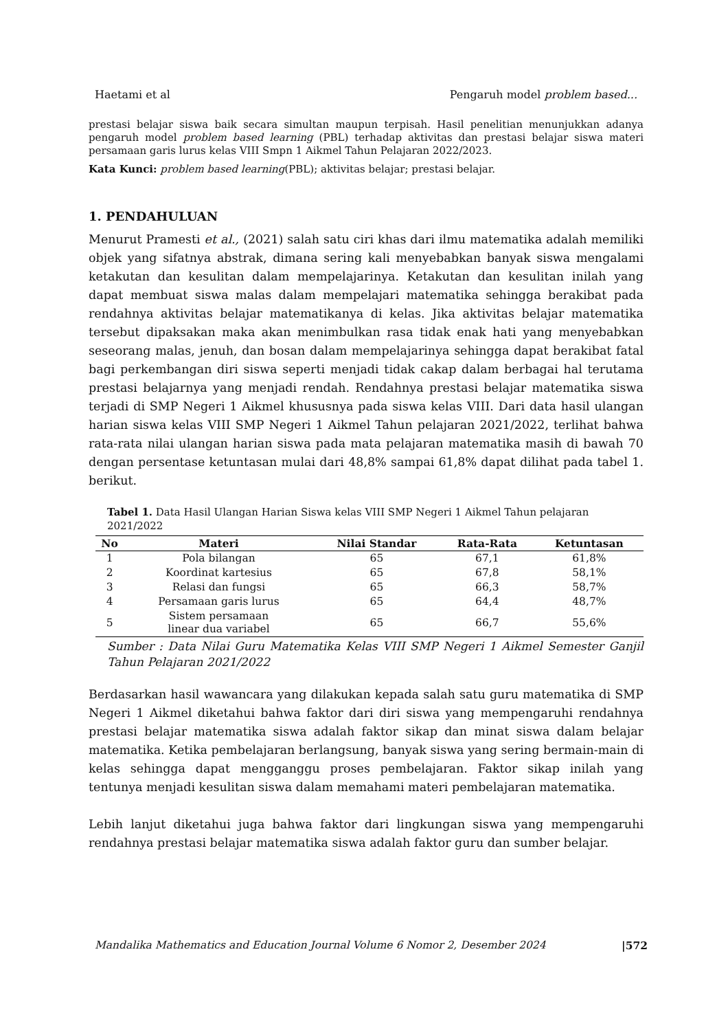Haetami et al Pengaruh model problem based...
prestasi belajar siswa baik secara simultan maupun terpisah. Hasil penelitian menunjukkan adanya pengaruh model problem based learning (PBL) terhadap aktivitas dan prestasi belajar siswa materi persamaan garis lurus kelas VIII Smpn 1 Aikmel Tahun Pelajaran 2022/2023.
Kata Kunci: problem based learning(PBL); aktivitas belajar; prestasi belajar.
1. PENDAHULUAN
Menurut Pramesti et al., (2021) salah satu ciri khas dari ilmu matematika adalah memiliki objek yang sifatnya abstrak, dimana sering kali menyebabkan banyak siswa mengalami ketakutan dan kesulitan dalam mempelajarinya. Ketakutan dan kesulitan inilah yang dapat membuat siswa malas dalam mempelajari matematika sehingga berakibat pada rendahnya aktivitas belajar matematikanya di kelas. Jika aktivitas belajar matematika tersebut dipaksakan maka akan menimbulkan rasa tidak enak hati yang menyebabkan seseorang malas, jenuh, dan bosan dalam mempelajarinya sehingga dapat berakibat fatal bagi perkembangan diri siswa seperti menjadi tidak cakap dalam berbagai hal terutama prestasi belajarnya yang menjadi rendah. Rendahnya prestasi belajar matematika siswa terjadi di SMP Negeri 1 Aikmel khususnya pada siswa kelas VIII. Dari data hasil ulangan harian siswa kelas VIII SMP Negeri 1 Aikmel Tahun pelajaran 2021/2022, terlihat bahwa rata-rata nilai ulangan harian siswa pada mata pelajaran matematika masih di bawah 70 dengan persentase ketuntasan mulai dari 48,8% sampai 61,8% dapat dilihat pada tabel 1. berikut.
Tabel 1. Data Hasil Ulangan Harian Siswa kelas VIII SMP Negeri 1 Aikmel Tahun pelajaran 2021/2022
| No | Materi | Nilai Standar | Rata-Rata | Ketuntasan |
| --- | --- | --- | --- | --- |
| 1 | Pola bilangan | 65 | 67,1 | 61,8% |
| 2 | Koordinat kartesius | 65 | 67,8 | 58,1% |
| 3 | Relasi dan fungsi | 65 | 66,3 | 58,7% |
| 4 | Persamaan garis lurus | 65 | 64,4 | 48,7% |
| 5 | Sistem persamaan linear dua variabel | 65 | 66,7 | 55,6% |
Sumber : Data Nilai Guru Matematika Kelas VIII SMP Negeri 1 Aikmel Semester Ganjil Tahun Pelajaran 2021/2022
Berdasarkan hasil wawancara yang dilakukan kepada salah satu guru matematika di SMP Negeri 1 Aikmel diketahui bahwa faktor dari diri siswa yang mempengaruhi rendahnya prestasi belajar matematika siswa adalah faktor sikap dan minat siswa dalam belajar matematika. Ketika pembelajaran berlangsung, banyak siswa yang sering bermain-main di kelas sehingga dapat mengganggu proses pembelajaran. Faktor sikap inilah yang tentunya menjadi kesulitan siswa dalam memahami materi pembelajaran matematika.
Lebih lanjut diketahui juga bahwa faktor dari lingkungan siswa yang mempengaruhi rendahnya prestasi belajar matematika siswa adalah faktor guru dan sumber belajar.
Mandalika Mathematics and Education Journal Volume 6 Nomor 2, Desember 2024 |572